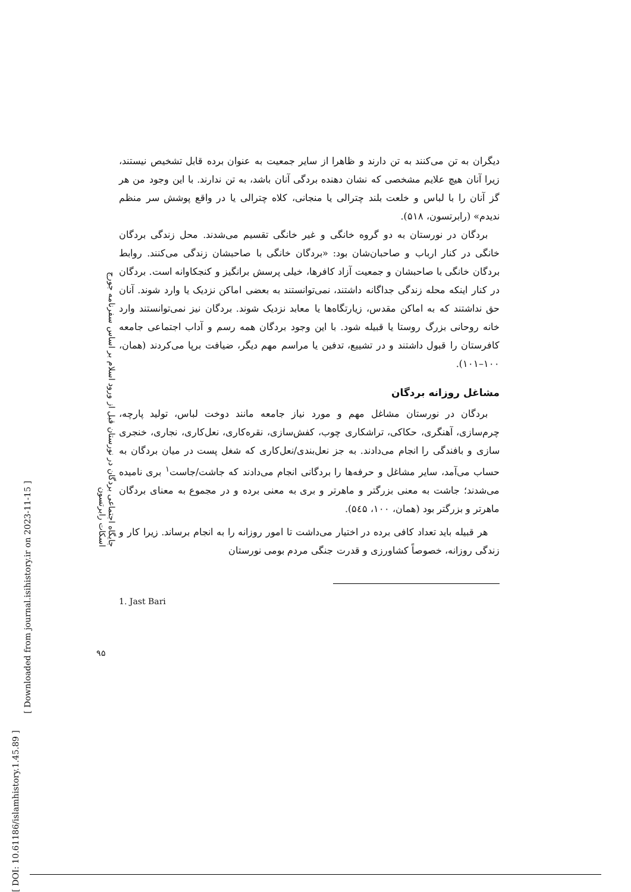[ DOI: 10.61186/islamhistory.1.45.89 ]
[ Downloaded from journal.isihistory.ir on 2023-11-15 ]
جایگاه اجتماعی بردگان در نورستان قبل از ورود اسلام بر اساس سفرنامه جورج اسکات رابرتسون
۹۵
دیگران به تن می‌کنند به تن دارند و ظاهرا از سایر جمعیت به عنوان برده قابل تشخیص نیستند، زیرا آنان هیچ علایم مشخصی که نشان دهنده بردگی آنان باشد، به تن ندارند. با این وجود من هر گز آنان را با لباس و خلعت بلند چترالی یا منجانی، کلاه چترالی یا در واقع پوشش سر منظم ندیدم» (رابرتسون، ۵۱۸).
بردگان در نورستان به دو گروه خانگی و غیر خانگی تقسیم می‌شدند. محل زندگی بردگان خانگی در کنار ارباب و صاحبان‌شان بود: «بردگان خانگی با صاحبشان زندگی می‌کنند. روابط بردگان خانگی با صاحبشان و جمعیت آزاد کافرها، خیلی پرسش برانگیز و کنجکاوانه است. بردگان در کنار اینکه محله زندگی جداگانه داشتند، نمی‌توانستند به بعضی اماکن نزدیک یا وارد شوند. آنان حق نداشتند که به اماکن مقدس، زیارتگاه‌ها یا معابد نزدیک شوند. بردگان نیز نمی‌توانستند وارد خانه روحانی بزرگ روستا یا قبیله شود. با این وجود بردگان همه رسم و آداب اجتماعی جامعه کافرستان را قبول داشتند و در تشییع، تدفین یا مراسم مهم دیگر، ضیافت برپا می‌کردند (همان، ۱۰۰–۱۰۱).
مشاغل روزانه بردگان
بردگان در نورستان مشاغل مهم و مورد نیاز جامعه مانند دوخت لباس، تولید پارچه، چرم‌سازی، آهنگری، حکاکی، تراشکاری چوب، کفش‌سازی، نقره‌کاری، نعل‌کاری، نجاری، خنجری سازی و بافندگی را انجام می‌دادند. به جز نعل‌بندی/نعل‌کاری که شغل پست در میان بردگان به حساب می‌آمد، سایر مشاغل و حرفه‌ها را بردگانی انجام می‌دادند که جاشت/جاست<sup>۱</sup> بری نامیده می‌شدند؛ جاشت به معنی بزرگتر و ماهرتر و بری به معنی برده و در مجموع به معنای بردگان ماهرتر و بزرگتر بود (همان، ۱۰۰، ۵٤۵).
هر قبیله باید تعداد کافی برده در اختیار می‌داشت تا امور روزانه را به انجام برساند. زیرا کار و زندگی روزانه، خصوصاً کشاورزی و قدرت جنگی مردم بومی نورستان
1. Jast Bari